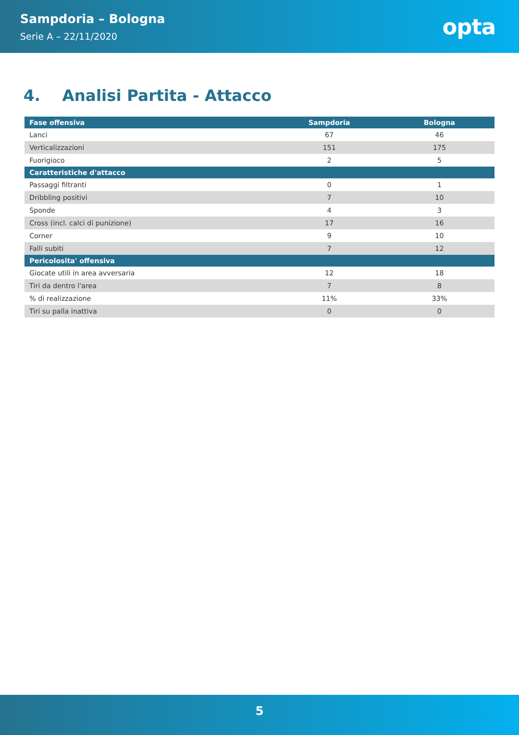Sampdoria – Bologna
Serie A – 22/11/2020
opta
4. Analisi Partita - Attacco
| Fase offensiva | Sampdoria | Bologna |
| --- | --- | --- |
| Lanci | 67 | 46 |
| Verticalizzazioni | 151 | 175 |
| Fuorigioco | 2 | 5 |
| Caratteristiche d'attacco | | |
| Passaggi filtranti | 0 | 1 |
| Dribbling positivi | 7 | 10 |
| Sponde | 4 | 3 |
| Cross (incl. calci di punizione) | 17 | 16 |
| Corner | 9 | 10 |
| Falli subiti | 7 | 12 |
| Pericolosita' offensiva | | |
| Giocate utili in area avversaria | 12 | 18 |
| Tiri da dentro l'area | 7 | 8 |
| % di realizzazione | 11% | 33% |
| Tiri su palla inattiva | 0 | 0 |
5